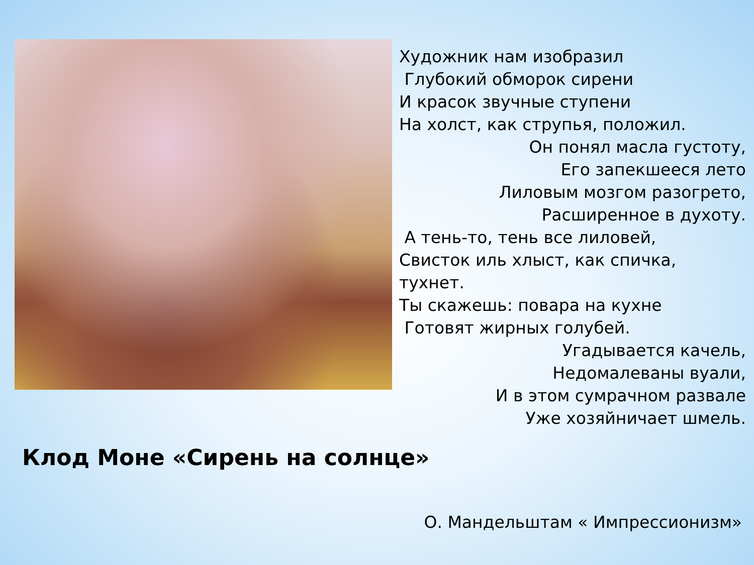Художник нам изобразил
Глубокий обморок сирени
И красок звучные ступени
На холст, как струпья, положил.
Он понял масла густоту,
Его запекшееся лето
Лиловым мозгом разогрето,
Расширенное в духоту.
А тень-то, тень все лиловей,
Свисток иль хлыст, как спичка, тухнет.
Ты скажешь: повара на кухне
Готовят жирных голубей.
Угадывается качель,
Недомалеваны вуали,
И в этом сумрачном развале
Уже хозяйничает шмель.
Клод Моне «Сирень на солнце»
О. Мандельштам « Импрессионизм»